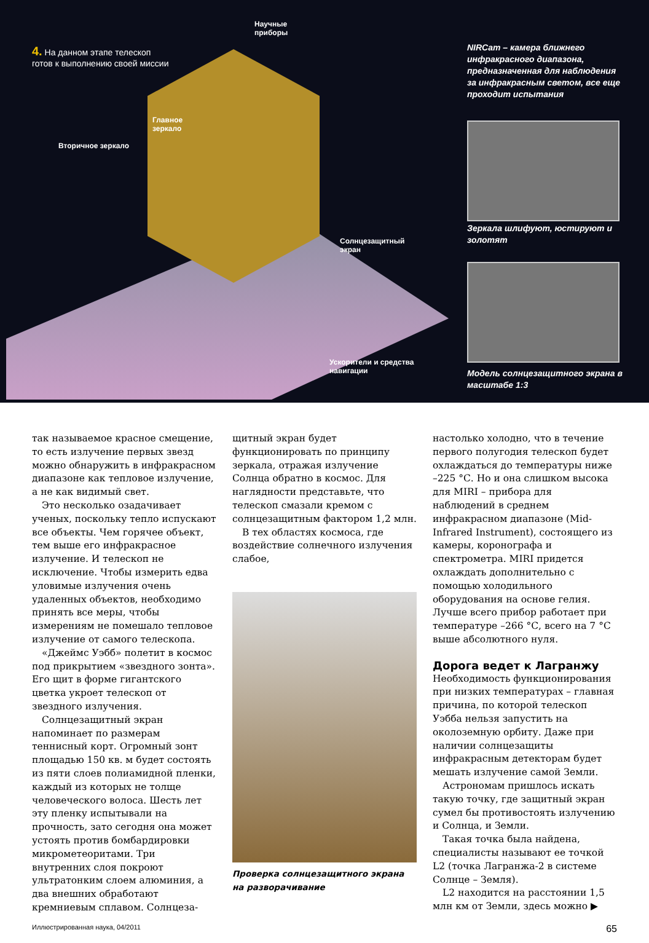4. На данном этапе телескоп
готов к выполнению своей миссии
Научные
приборы
Главное
зеркало
Вторичное зеркало
Солнцезащитный
экран
Ускорители и средства
навигации
NIRCam – камера ближнего инфракрасного диапазона, предназначенная для наблюдения за инфракрасным светом, все еще проходит испытания
Зеркала шлифуют, юстируют и золотят
Модель солнцезащитного экрана в масштабе 1:3
так называемое красное смещение, то есть излучение первых звезд можно обнаружить в инфракрасном диапазоне как тепловое излучение, а не как видимый свет.
Это несколько озадачивает ученых, поскольку тепло испускают все объекты. Чем горячее объект, тем выше его инфракрасное излучение. И телескоп не исключение. Чтобы измерить едва уловимые излучения очень удаленных объектов, необходимо принять все меры, чтобы измерениям не помешало тепловое излучение от самого телескопа.
«Джеймс Уэбб» полетит в космос под прикрытием «звездного зонта». Его щит в форме гигантского цветка укроет телескоп от звездного излучения.
Солнцезащитный экран напоминает по размерам теннисный корт. Огромный зонт площадью 150 кв. м будет состоять из пяти слоев полиамидной пленки, каждый из которых не толще человеческого волоса. Шесть лет эту пленку испытывали на прочность, зато сегодня она может устоять против бомбардировки микрометеоритами. Три внутренних слоя покроют ультратонким слоем алюминия, а два внешних обработают кремниевым сплавом. Солнцеза-
щитный экран будет функционировать по принципу зеркала, отражая излучение Солнца обратно в космос. Для наглядности представьте, что телескоп смазали кремом с солнцезащитным фактором 1,2 млн.
В тех областях космоса, где воздействие солнечного излучения слабое,
Проверка солнцезащитного экрана на разворачивание
настолько холодно, что в течение первого полугодия телескоп будет охлаждаться до температуры ниже –225 °С. Но и она слишком высока для MIRI – прибора для наблюдений в среднем инфракрасном диапазоне (Mid-Infrared Instrument), состоящего из камеры, коронографа и спектрометра. MIRI придется охлаждать дополнительно с помощью холодильного оборудования на основе гелия. Лучше всего прибор работает при температуре –266 °С, всего на 7 °С выше абсолютного нуля.
Дорога ведет к Лагранжу
Необходимость функционирования при низких температурах – главная причина, по которой телескоп Уэбба нельзя запустить на околоземную орбиту. Даже при наличии солнцезащиты инфракрасным детекторам будет мешать излучение самой Земли.
Астрономам пришлось искать такую точку, где защитный экран сумел бы противостоять излучению и Солнца, и Земли.
Такая точка была найдена, специалисты называют ее точкой L2 (точка Лагранжа-2 в системе Солнце – Земля).
L2 находится на расстоянии 1,5 млн км от Земли, здесь можно ▶
Иллюстрированная наука, 04/2011 65